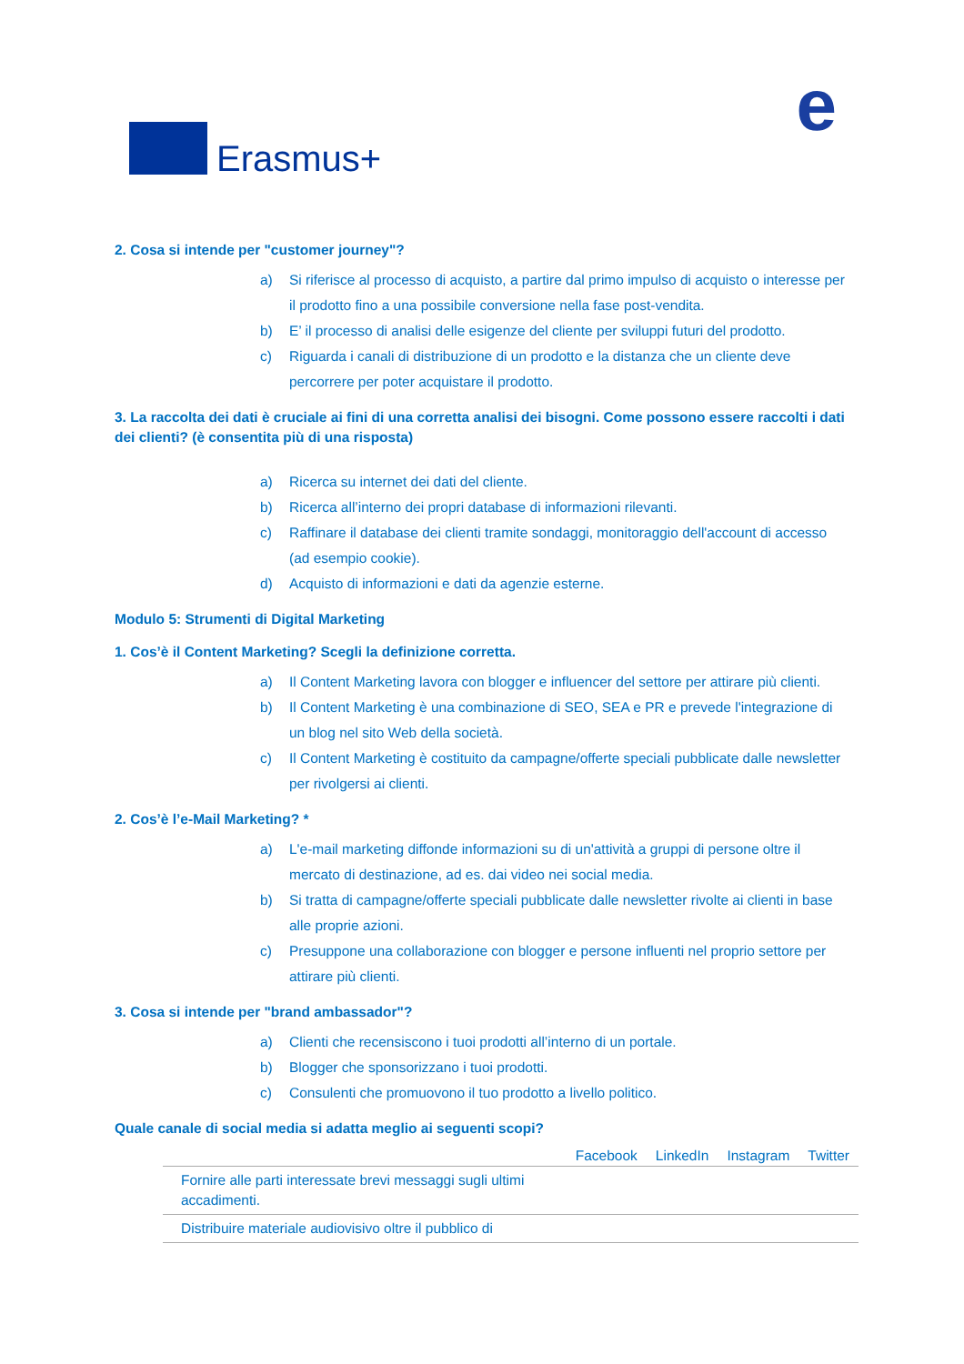Erasmus+
e
2. Cosa si intende per "customer journey"?
a) Si riferisce al processo di acquisto, a partire dal primo impulso di acquisto o interesse per il prodotto fino a una possibile conversione nella fase post-vendita.
b) E’ il processo di analisi delle esigenze del cliente per sviluppi futuri del prodotto.
c) Riguarda i canali di distribuzione di un prodotto e la distanza che un cliente deve percorrere per poter acquistare il prodotto.
3. La raccolta dei dati è cruciale ai fini di una corretta analisi dei bisogni. Come possono essere raccolti i dati dei clienti? (è consentita più di una risposta)
a) Ricerca su internet dei dati del cliente.
b) Ricerca all’interno dei propri database di informazioni rilevanti.
c) Raffinare il database dei clienti tramite sondaggi, monitoraggio dell'account di accesso (ad esempio cookie).
d) Acquisto di informazioni e dati da agenzie esterne.
Modulo 5: Strumenti di Digital Marketing
1. Cos’è il Content Marketing? Scegli la definizione corretta.
a) Il Content Marketing lavora con blogger e influencer del settore per attirare più clienti.
b) Il Content Marketing è una combinazione di SEO, SEA e PR e prevede l'integrazione di un blog nel sito Web della società.
c) Il Content Marketing è costituito da campagne/offerte speciali pubblicate dalle newsletter per rivolgersi ai clienti.
2. Cos’è l’e-Mail Marketing? *
a) L'e-mail marketing diffonde informazioni su di un'attività a gruppi di persone oltre il mercato di destinazione, ad es. dai video nei social media.
b) Si tratta di campagne/offerte speciali pubblicate dalle newsletter rivolte ai clienti in base alle proprie azioni.
c) Presuppone una collaborazione con blogger e persone influenti nel proprio settore per attirare più clienti.
3. Cosa si intende per "brand ambassador"?
a) Clienti che recensiscono i tuoi prodotti all’interno di un portale.
b) Blogger che sponsorizzano i tuoi prodotti.
c) Consulenti che promuovono il tuo prodotto a livello politico.
Quale canale di social media si adatta meglio ai seguenti scopi?
| | Facebook | LinkedIn | Instagram | Twitter |
| --- | --- | --- | --- | --- |
| Fornire alle parti interessate brevi messaggi sugli ultimi accadimenti. | | | | |
| Distribuire materiale audiovisivo oltre il pubblico di | | | | |